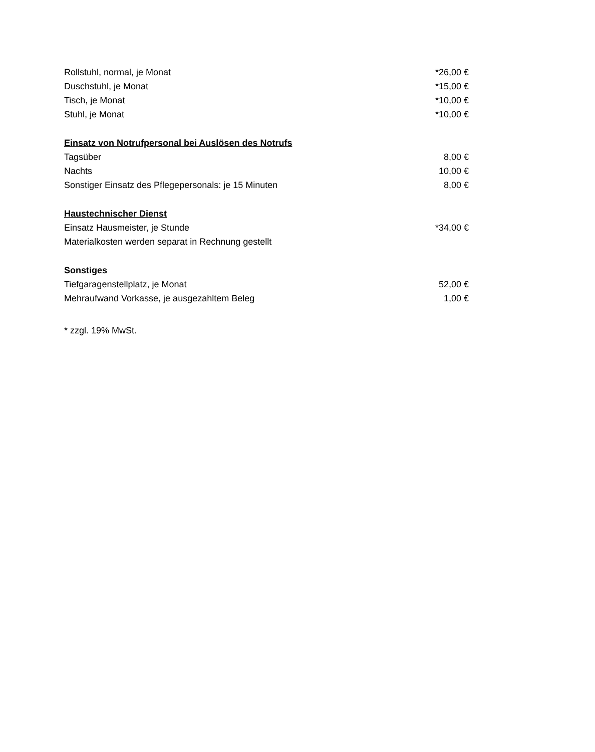| Rollstuhl, normal, je Monat | *26,00 € |
| Duschstuhl, je Monat | *15,00 € |
| Tisch, je Monat | *10,00 € |
| Stuhl, je Monat | *10,00 € |
| Einsatz von Notrufpersonal bei Auslösen des Notrufs | |
| Tagsüber | 8,00 € |
| Nachts | 10,00 € |
| Sonstiger Einsatz des Pflegepersonals: je 15 Minuten | 8,00 € |
| Haustechnischer Dienst | |
| Einsatz Hausmeister, je Stunde | *34,00 € |
| Materialkosten werden separat in Rechnung gestellt | |
| Sonstiges | |
| Tiefgaragenstellplatz, je Monat | 52,00 € |
| Mehraufwand Vorkasse, je ausgezahltem Beleg | 1,00 € |
* zzgl. 19% MwSt.